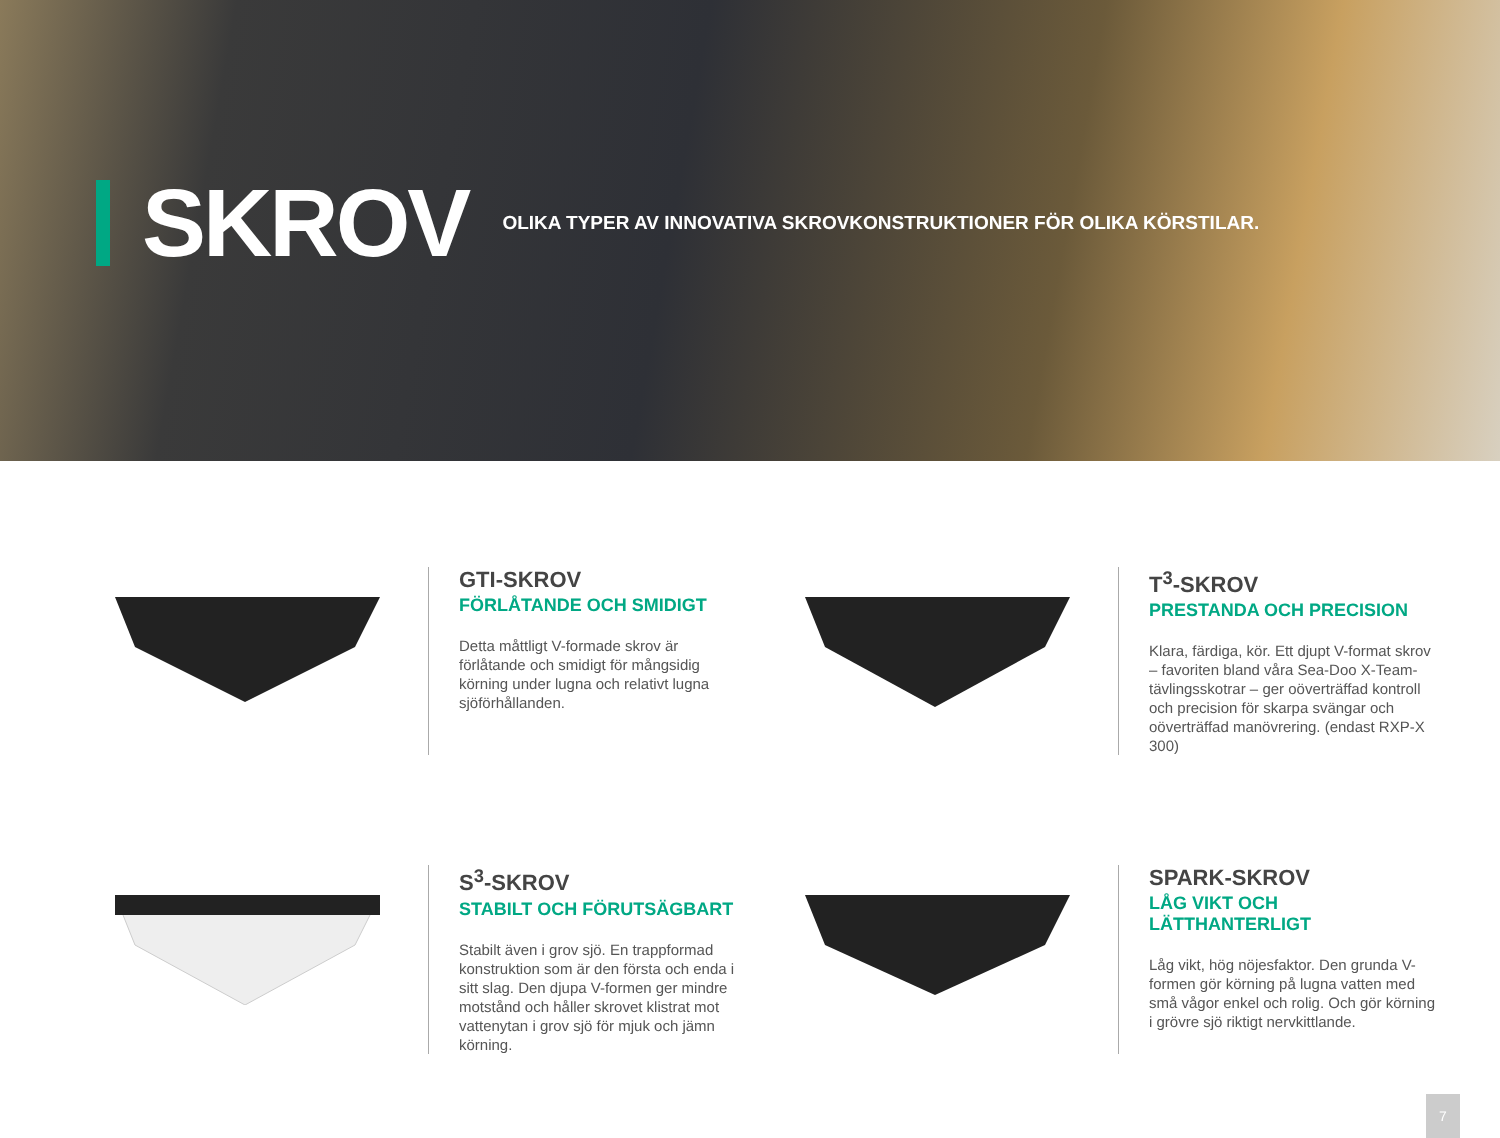SKROV
OLIKA TYPER AV INNOVATIVA SKROVKONSTRUKTIONER FÖR OLIKA KÖRSTILAR.
GTI-SKROV
FÖRLÅTANDE OCH SMIDIGT
Detta måttligt V-formade skrov är förlåtande och smidigt för mångsidig körning under lugna och relativt lugna sjöförhållanden.
T<sup>3</sup>-SKROV
PRESTANDA OCH PRECISION
Klara, färdiga, kör. Ett djupt V-format skrov – favoriten bland våra Sea-Doo X-Team-tävlingsskotrar – ger oöverträffad kontroll och precision för skarpa svängar och oöverträffad manövrering. (endast RXP-X 300)
S<sup>3</sup>-SKROV
STABILT OCH FÖRUTSÄGBART
Stabilt även i grov sjö. En trappformad konstruktion som är den första och enda i sitt slag. Den djupa V-formen ger mindre motstånd och håller skrovet klistrat mot vattenytan i grov sjö för mjuk och jämn körning.
SPARK-SKROV
LÅG VIKT OCH LÄTTHANTERLIGT
Låg vikt, hög nöjesfaktor. Den grunda V-formen gör körning på lugna vatten med små vågor enkel och rolig. Och gör körning i grövre sjö riktigt nervkittlande.
7